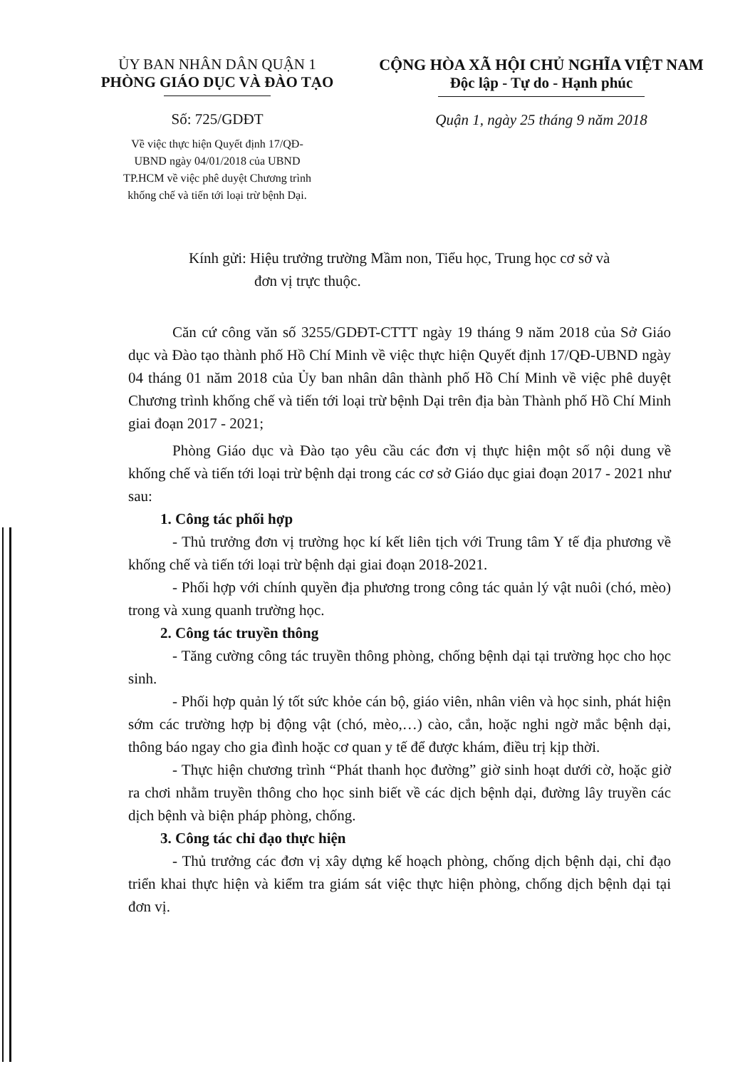ỦY BAN NHÂN DÂN QUẬN 1
PHÒNG GIÁO DỤC VÀ ĐÀO TẠO
Số: 725/GDĐT
Về việc thực hiện Quyết định 17/QĐ-
UBND ngày 04/01/2018 của UBND
TP.HCM về việc phê duyệt Chương trình
khống chế và tiến tới loại trừ bệnh Dại.
CỘNG HÒA XÃ HỘI CHỦ NGHĨA VIỆT NAM
Độc lập - Tự do - Hạnh phúc
Quận 1, ngày 25 tháng 9 năm 2018
Kính gửi: Hiệu trưởng trường Mầm non, Tiểu học, Trung học cơ sở và
đơn vị trực thuộc.
Căn cứ công văn số 3255/GDĐT-CTTT ngày 19 tháng 9 năm 2018 của Sở Giáo dục và Đào tạo thành phố Hồ Chí Minh về việc thực hiện Quyết định 17/QĐ-UBND ngày 04 tháng 01 năm 2018 của Ủy ban nhân dân thành phố Hồ Chí Minh về việc phê duyệt Chương trình khống chế và tiến tới loại trừ bệnh Dại trên địa bàn Thành phố Hồ Chí Minh giai đoạn 2017 - 2021;
Phòng Giáo dục và Đào tạo yêu cầu các đơn vị thực hiện một số nội dung về khống chế và tiến tới loại trừ bệnh dại trong các cơ sở Giáo dục giai đoạn 2017 - 2021 như sau:
1. Công tác phối hợp
- Thủ trưởng đơn vị trường học kí kết liên tịch với Trung tâm Y tế địa phương về khống chế và tiến tới loại trừ bệnh dại giai đoạn 2018-2021.
- Phối hợp với chính quyền địa phương trong công tác quản lý vật nuôi (chó, mèo) trong và xung quanh trường học.
2. Công tác truyền thông
- Tăng cường công tác truyền thông phòng, chống bệnh dại tại trường học cho học sinh.
- Phối hợp quản lý tốt sức khỏe cán bộ, giáo viên, nhân viên và học sinh, phát hiện sớm các trường hợp bị động vật (chó, mèo,…) cào, cắn, hoặc nghi ngờ mắc bệnh dại, thông báo ngay cho gia đình hoặc cơ quan y tế để được khám, điều trị kịp thời.
- Thực hiện chương trình “Phát thanh học đường” giờ sinh hoạt dưới cờ, hoặc giờ ra chơi nhằm truyền thông cho học sinh biết về các dịch bệnh dại, đường lây truyền các dịch bệnh và biện pháp phòng, chống.
3. Công tác chỉ đạo thực hiện
- Thủ trưởng các đơn vị xây dựng kế hoạch phòng, chống dịch bệnh dại, chỉ đạo triển khai thực hiện và kiểm tra giám sát việc thực hiện phòng, chống dịch bệnh dại tại đơn vị.